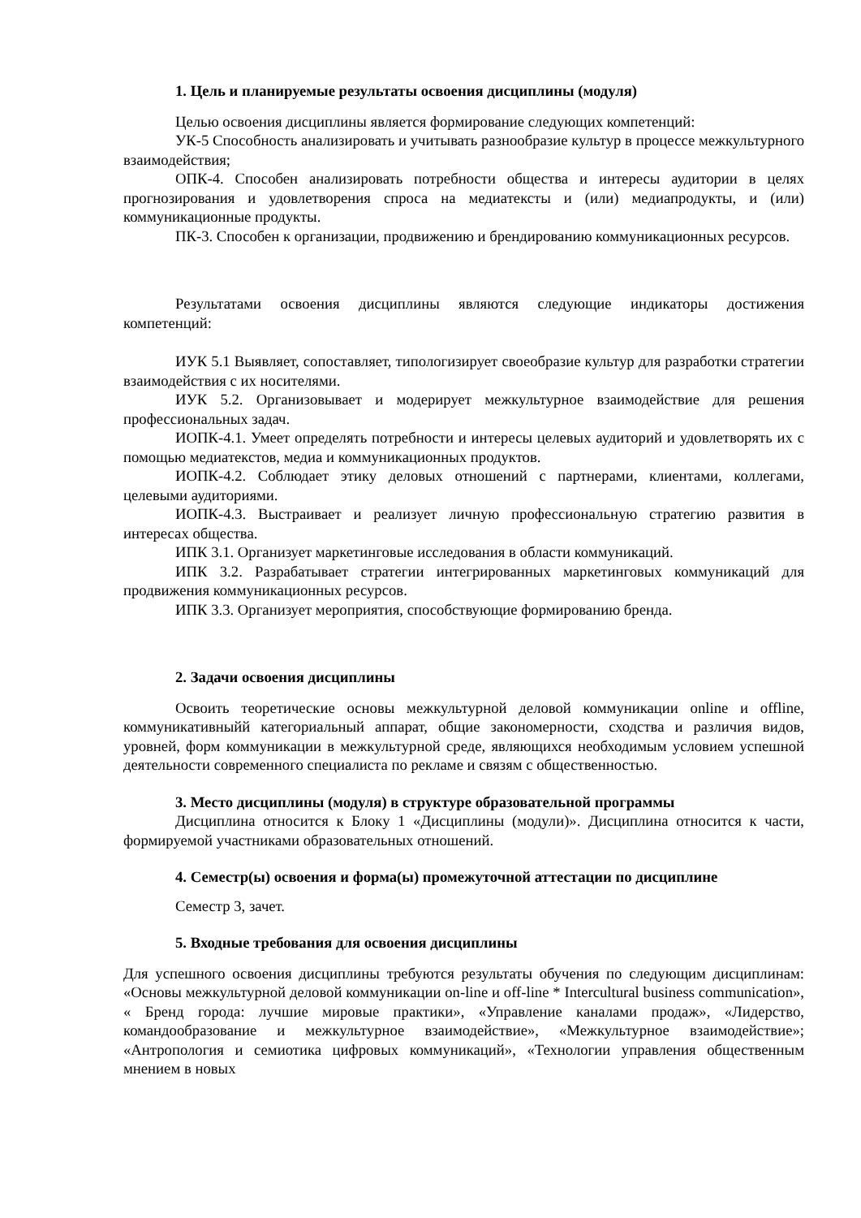1. Цель и планируемые результаты освоения дисциплины (модуля)
Целью освоения дисциплины является формирование следующих компетенций:
УК-5 Способность анализировать и учитывать разнообразие культур в процессе межкультурного взаимодействия;
ОПК-4. Способен анализировать потребности общества и интересы аудитории в целях прогнозирования и удовлетворения спроса на медиатексты и (или) медиапродукты, и (или) коммуникационные продукты.
ПК-3. Способен к организации, продвижению и брендированию коммуникационных ресурсов.
Результатами освоения дисциплины являются следующие индикаторы достижения компетенций:
ИУК 5.1 Выявляет, сопоставляет, типологизирует своеобразие культур для разработки стратегии взаимодействия с их носителями.
ИУК 5.2. Организовывает и модерирует межкультурное взаимодействие для решения профессиональных задач.
ИОПК-4.1. Умеет определять потребности и интересы целевых аудиторий и удовлетворять их с помощью медиатекстов, медиа и коммуникационных продуктов.
ИОПК-4.2. Соблюдает этику деловых отношений с партнерами, клиентами, коллегами, целевыми аудиториями.
ИОПК-4.3. Выстраивает и реализует личную профессиональную стратегию развития в интересах общества.
ИПК 3.1. Организует маркетинговые исследования в области коммуникаций.
ИПК 3.2. Разрабатывает стратегии интегрированных маркетинговых коммуникаций для продвижения коммуникационных ресурсов.
ИПК 3.3. Организует мероприятия, способствующие формированию бренда.
2. Задачи освоения дисциплины
Освоить теоретические основы межкультурной деловой коммуникации online и offline, коммуникативныйй категориальный аппарат, общие закономерности, сходства и различия видов, уровней, форм коммуникации в межкультурной среде, являющихся необходимым условием успешной деятельности современного специалиста по рекламе и связям с общественностью.
3. Место дисциплины (модуля) в структуре образовательной программы
Дисциплина относится к Блоку 1 «Дисциплины (модули)». Дисциплина относится к части, формируемой участниками образовательных отношений.
4. Семестр(ы) освоения и форма(ы) промежуточной аттестации по дисциплине
Семестр 3, зачет.
5. Входные требования для освоения дисциплины
Для успешного освоения дисциплины требуются результаты обучения по следующим дисциплинам: «Основы межкультурной деловой коммуникации on-line и off-line * Intercultural business communication», « Бренд города: лучшие мировые практики», «Управление каналами продаж», «Лидерство, командообразование и межкультурное взаимодействие», «Межкультурное взаимодействие»; «Антропология и семиотика цифровых коммуникаций», «Технологии управления общественным мнением в новых